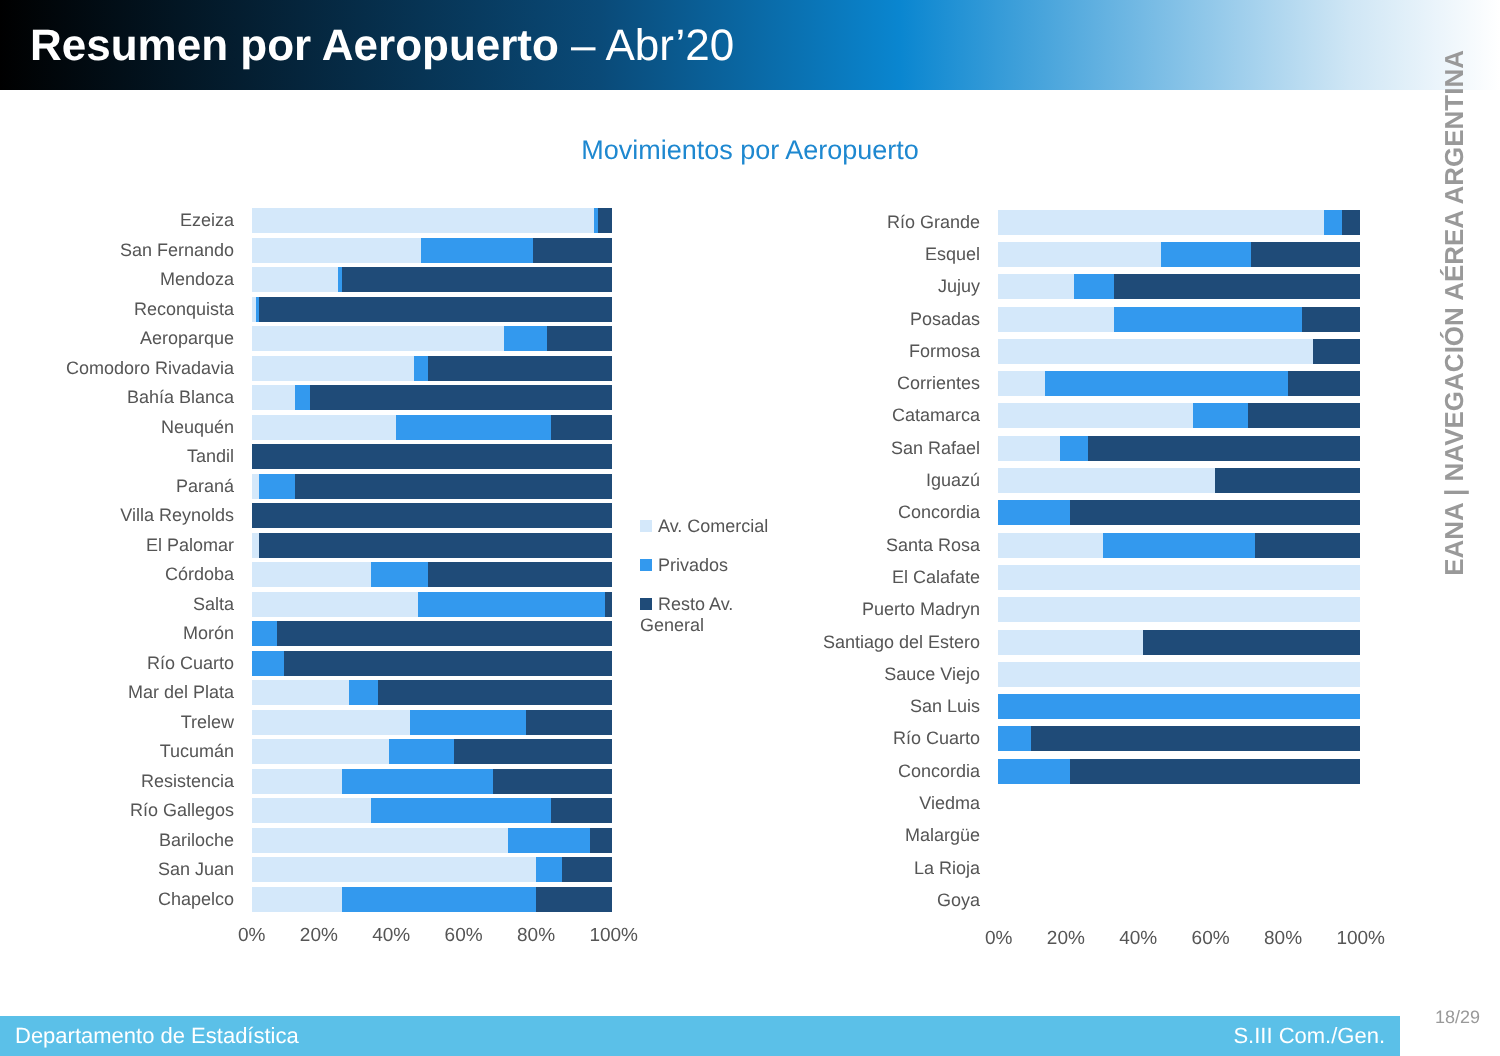Resumen por Aeropuerto – Abr’20
EANA | NAVEGACIÓN AÉREA ARGENTINA
Movimientos por Aeropuerto
Ezeiza
San Fernando
Mendoza
Reconquista
Aeroparque
Comodoro Rivadavia
Bahía Blanca
Neuquén
Tandil
Paraná
Villa Reynolds
El Palomar
Córdoba
Salta
Morón
Río Cuarto
Mar del Plata
Trelew
Tucumán
Resistencia
Río Gallegos
Bariloche
San Juan
Chapelco
0% 20% 40% 60% 80% 100%
Av. Comercial
Privados
Resto Av. General
Río Grande
Esquel
Jujuy
Posadas
Formosa
Corrientes
Catamarca
San Rafael
Iguazú
Concordia
Santa Rosa
El Calafate
Puerto Madryn
Santiago del Estero
Sauce Viejo
San Luis
Río Cuarto
Concordia
Viedma
Malargüe
La Rioja
Goya
0% 20% 40% 60% 80% 100%
Departamento de Estadística S.III Com./Gen.
18/29